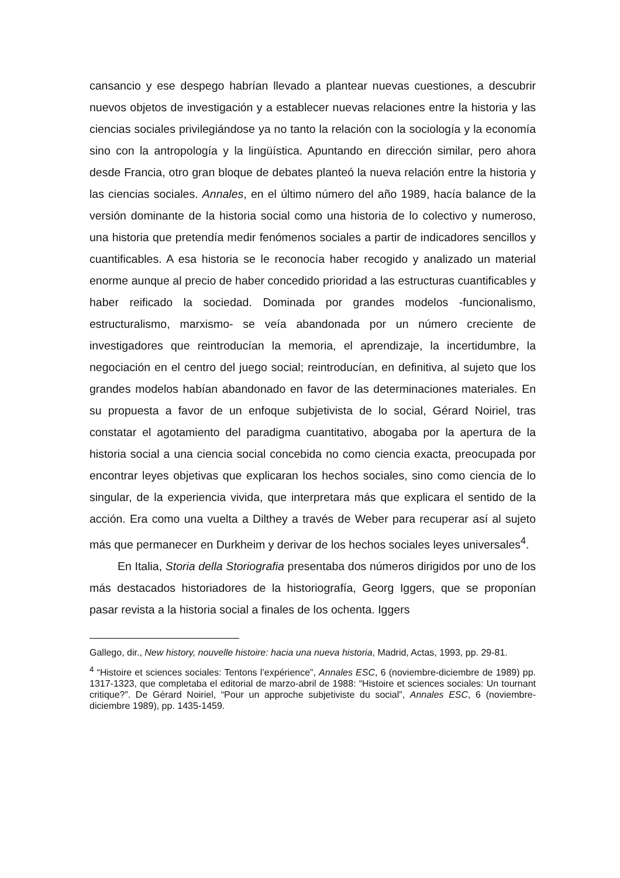cansancio y ese despego habrían llevado a plantear nuevas cuestiones, a descubrir nuevos objetos de investigación y a establecer nuevas relaciones entre la historia y las ciencias sociales privilegiándose ya no tanto la relación con la sociología y la economía sino con la antropología y la lingüística. Apuntando en dirección similar, pero ahora desde Francia, otro gran bloque de debates planteó la nueva relación entre la historia y las ciencias sociales. Annales, en el último número del año 1989, hacía balance de la versión dominante de la historia social como una historia de lo colectivo y numeroso, una historia que pretendía medir fenómenos sociales a partir de indicadores sencillos y cuantificables. A esa historia se le reconocía haber recogido y analizado un material enorme aunque al precio de haber concedido prioridad a las estructuras cuantificables y haber reificado la sociedad. Dominada por grandes modelos -funcionalismo, estructuralismo, marxismo- se veía abandonada por un número creciente de investigadores que reintroducían la memoria, el aprendizaje, la incertidumbre, la negociación en el centro del juego social; reintroducían, en definitiva, al sujeto que los grandes modelos habían abandonado en favor de las determinaciones materiales. En su propuesta a favor de un enfoque subjetivista de lo social, Gérard Noiriel, tras constatar el agotamiento del paradigma cuantitativo, abogaba por la apertura de la historia social a una ciencia social concebida no como ciencia exacta, preocupada por encontrar leyes objetivas que explicaran los hechos sociales, sino como ciencia de lo singular, de la experiencia vivida, que interpretara más que explicara el sentido de la acción. Era como una vuelta a Dilthey a través de Weber para recuperar así al sujeto más que permanecer en Durkheim y derivar de los hechos sociales leyes universales<sup>4</sup>.
En Italia, Storia della Storiografia presentaba dos números dirigidos por uno de los más destacados historiadores de la historiografía, Georg Iggers, que se proponían pasar revista a la historia social a finales de los ochenta. Iggers
Gallego, dir., New history, nouvelle histoire: hacia una nueva historia, Madrid, Actas, 1993, pp. 29-81.
<sup>4</sup> “Histoire et sciences sociales: Tentons l’expérience”, Annales ESC, 6 (noviembre-diciembre de 1989) pp. 1317-1323, que completaba el editorial de marzo-abril de 1988: “Histoire et sciences sociales: Un tournant critique?”. De Gérard Noiriel, “Pour un approche subjetiviste du social”, Annales ESC, 6 (noviembre-diciembre 1989), pp. 1435-1459.